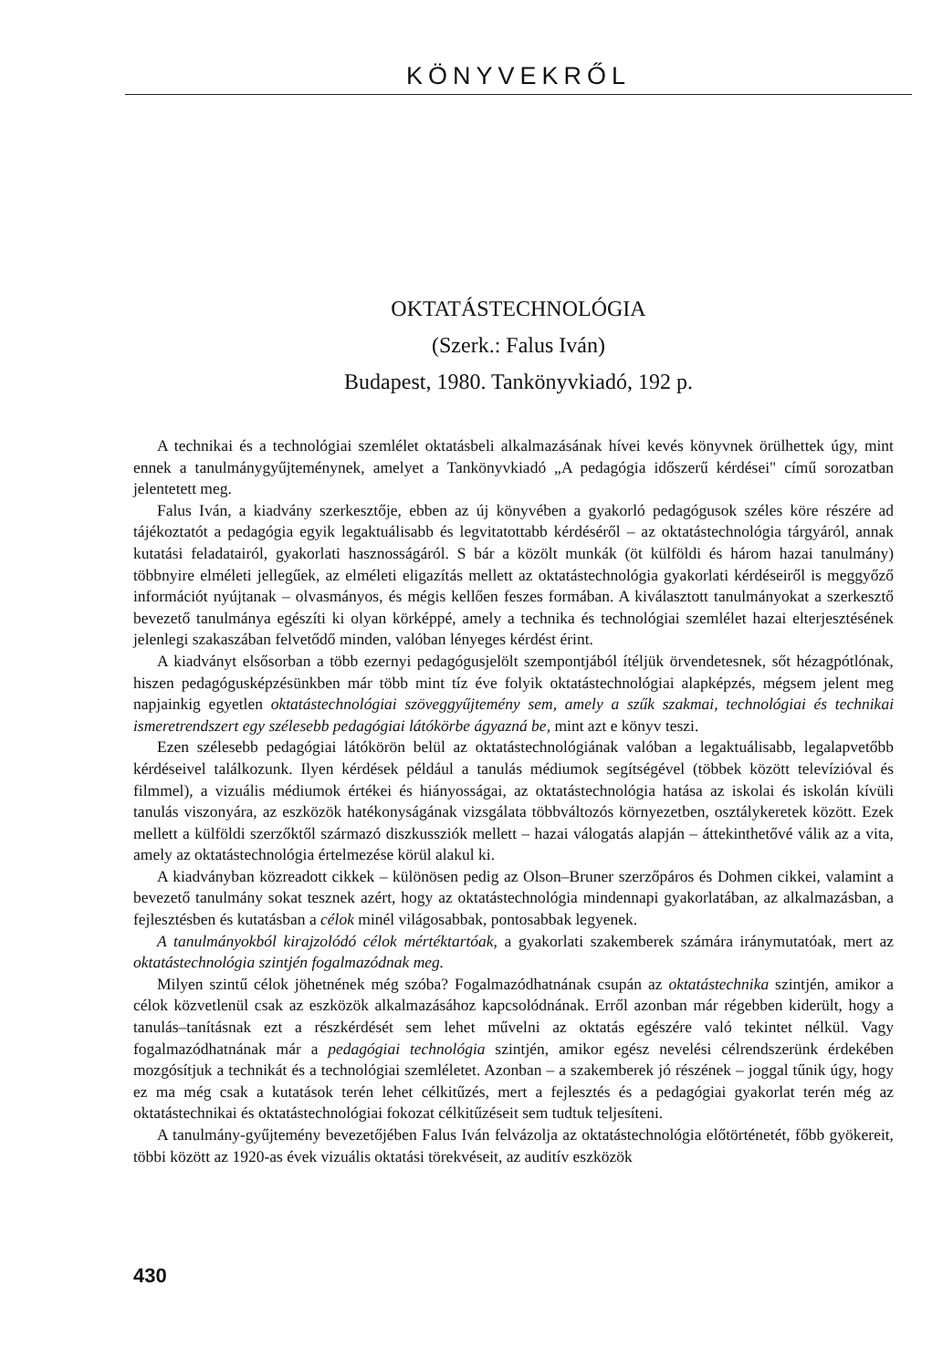KÖNYVEKRŐL
OKTATÁSTECHNOLÓGIA
(Szerk.: Falus Iván)
Budapest, 1980. Tankönyvkiadó, 192 p.
A technikai és a technológiai szemlélet oktatásbeli alkalmazásának hívei kevés könyvnek örülhettek úgy, mint ennek a tanulmánygyűjteménynek, amelyet a Tankönyvkiadó „A pedagógia időszerű kérdései" című sorozatban jelentetett meg.
Falus Iván, a kiadvány szerkesztője, ebben az új könyvében a gyakorló pedagógusok széles köre részére ad tájékoztatót a pedagógia egyik legaktuálisabb és legvitatottabb kérdéséről – az oktatástechnológia tárgyáról, annak kutatási feladatairól, gyakorlati hasznosságáról. S bár a közölt munkák (öt külföldi és három hazai tanulmány) többnyire elméleti jellegűek, az elméleti eligazítás mellett az oktatástechnológia gyakorlati kérdéseiről is meggyőző információt nyújtanak – olvasmányos, és mégis kellően feszes formában. A kiválasztott tanulmányokat a szerkesztő bevezető tanulmánya egészíti ki olyan körképpé, amely a technika és technológiai szemlélet hazai elterjesztésének jelenlegi szakaszában felvetődő minden, valóban lényeges kérdést érint.
A kiadványt elsősorban a több ezernyi pedagógusjelölt szempontjából ítéljük örvendetesnek, sőt hézagpótlónak, hiszen pedagógusképzésünkben már több mint tíz éve folyik oktatástechnológiai alapképzés, mégsem jelent meg napjainkig egyetlen oktatástechnológiai szöveggyűjtemény sem, amely a szűk szakmai, technológiai és technikai ismeretrendszert egy szélesebb pedagógiai látókörbe ágyazná be, mint azt e könyv teszi.
Ezen szélesebb pedagógiai látókörön belül az oktatástechnológiának valóban a legaktuálisabb, legalapvetőbb kérdéseivel találkozunk. Ilyen kérdések például a tanulás médiumok segítségével (többek között televízióval és filmmel), a vizuális médiumok értékei és hiányosságai, az oktatástechnológia hatása az iskolai és iskolán kívüli tanulás viszonyára, az eszközök hatékonyságának vizsgálata többváltozós környezetben, osztálykeretek között. Ezek mellett a külföldi szerzőktől származó diszkussziók mellett – hazai válogatás alapján – áttekinthetővé válik az a vita, amely az oktatástechnológia értelmezése körül alakul ki.
A kiadványban közreadott cikkek – különösen pedig az Olson–Bruner szerzőpáros és Dohmen cikkei, valamint a bevezető tanulmány sokat tesznek azért, hogy az oktatástechnológia mindennapi gyakorlatában, az alkalmazásban, a fejlesztésben és kutatásban a célok minél világosabbak, pontosabbak legyenek.
A tanulmányokból kirajzolódó célok mértéktartóak, a gyakorlati szakemberek számára iránymutatóak, mert az oktatástechnológia szintjén fogalmazódnak meg.
Milyen szintű célok jöhetnének még szóba? Fogalmazódhatnának csupán az oktatástechnika szintjén, amikor a célok közvetlenül csak az eszközök alkalmazásához kapcsolódnának. Erről azonban már régebben kiderült, hogy a tanulás–tanításnak ezt a részkérdését sem lehet művelni az oktatás egészére való tekintet nélkül. Vagy fogalmazódhatnának már a pedagógiai technológia szintjén, amikor egész nevelési célrendszerünk érdekében mozgósítjuk a technikát és a technológiai szemléletet. Azonban – a szakemberek jó részének – joggal tűnik úgy, hogy ez ma még csak a kutatások terén lehet célkitűzés, mert a fejlesztés és a pedagógiai gyakorlat terén még az oktatástechnikai és oktatástechnológiai fokozat célkitűzéseit sem tudtuk teljesíteni.
A tanulmány-gyűjtemény bevezetőjében Falus Iván felvázolja az oktatástechnológia előtörténetét, főbb gyökereit, többi között az 1920-as évek vizuális oktatási törekvéseit, az auditív eszközök
430